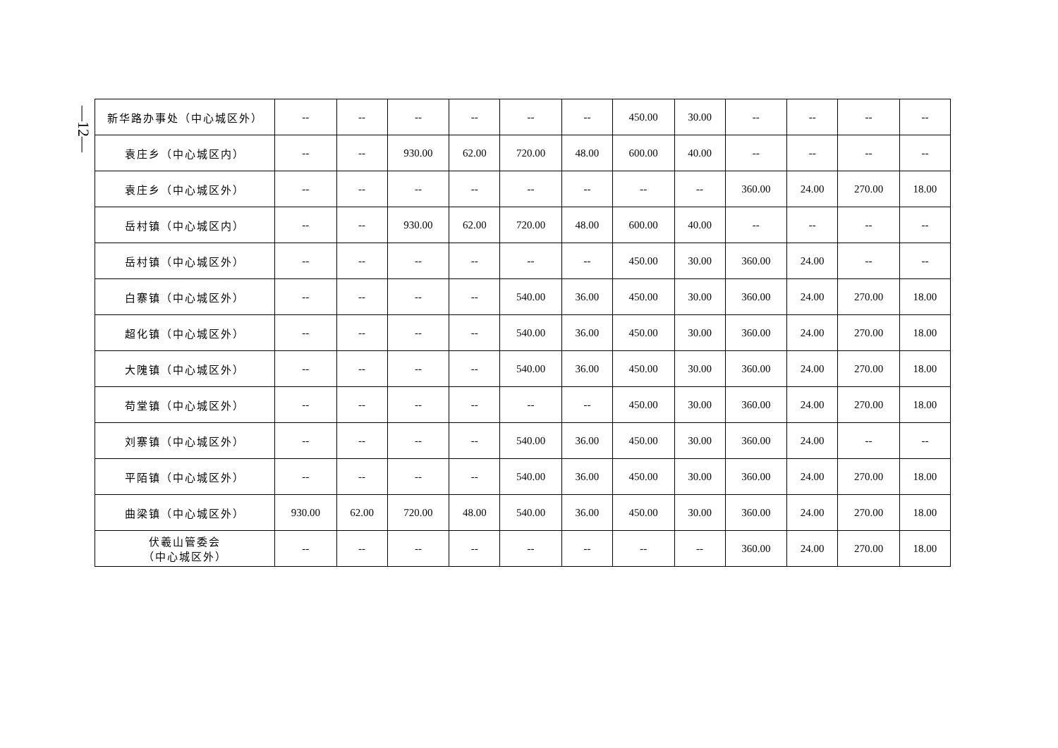—12—
| 新华路办事处（中心城区外） | -- | -- | -- | -- | -- | -- | 450.00 | 30.00 | -- | -- | -- | -- |
| 袁庄乡（中心城区内） | -- | -- | 930.00 | 62.00 | 720.00 | 48.00 | 600.00 | 40.00 | -- | -- | -- | -- |
| 袁庄乡（中心城区外） | -- | -- | -- | -- | -- | -- | -- | -- | 360.00 | 24.00 | 270.00 | 18.00 |
| 岳村镇（中心城区内） | -- | -- | 930.00 | 62.00 | 720.00 | 48.00 | 600.00 | 40.00 | -- | -- | -- | -- |
| 岳村镇（中心城区外） | -- | -- | -- | -- | -- | -- | 450.00 | 30.00 | 360.00 | 24.00 | -- | -- |
| 白寨镇（中心城区外） | -- | -- | -- | -- | 540.00 | 36.00 | 450.00 | 30.00 | 360.00 | 24.00 | 270.00 | 18.00 |
| 超化镇（中心城区外） | -- | -- | -- | -- | 540.00 | 36.00 | 450.00 | 30.00 | 360.00 | 24.00 | 270.00 | 18.00 |
| 大隗镇（中心城区外） | -- | -- | -- | -- | 540.00 | 36.00 | 450.00 | 30.00 | 360.00 | 24.00 | 270.00 | 18.00 |
| 苟堂镇（中心城区外） | -- | -- | -- | -- | -- | -- | 450.00 | 30.00 | 360.00 | 24.00 | 270.00 | 18.00 |
| 刘寨镇（中心城区外） | -- | -- | -- | -- | 540.00 | 36.00 | 450.00 | 30.00 | 360.00 | 24.00 | -- | -- |
| 平陌镇（中心城区外） | -- | -- | -- | -- | 540.00 | 36.00 | 450.00 | 30.00 | 360.00 | 24.00 | 270.00 | 18.00 |
| 曲梁镇（中心城区外） | 930.00 | 62.00 | 720.00 | 48.00 | 540.00 | 36.00 | 450.00 | 30.00 | 360.00 | 24.00 | 270.00 | 18.00 |
| 伏羲山管委会 （中心城区外） | -- | -- | -- | -- | -- | -- | -- | -- | 360.00 | 24.00 | 270.00 | 18.00 |